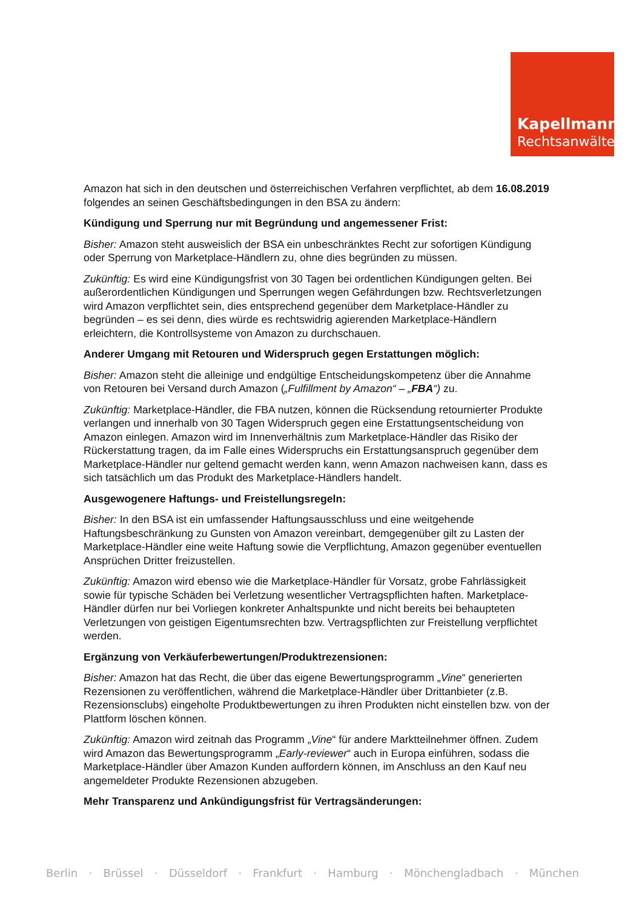Kapellmann
Rechtsanwälte
Amazon hat sich in den deutschen und österreichischen Verfahren verpflichtet, ab dem 16.08.2019 folgendes an seinen Geschäftsbedingungen in den BSA zu ändern:
Kündigung und Sperrung nur mit Begründung und angemessener Frist:
Bisher: Amazon steht ausweislich der BSA ein unbeschränktes Recht zur sofortigen Kündigung oder Sperrung von Marketplace-Händlern zu, ohne dies begründen zu müssen.
Zukünftig: Es wird eine Kündigungsfrist von 30 Tagen bei ordentlichen Kündigungen gelten. Bei außerordentlichen Kündigungen und Sperrungen wegen Gefährdungen bzw. Rechtsverletzungen wird Amazon verpflichtet sein, dies entsprechend gegenüber dem Marketplace-Händler zu begründen – es sei denn, dies würde es rechtswidrig agierenden Marketplace-Händlern erleichtern, die Kontrollsysteme von Amazon zu durchschauen.
Anderer Umgang mit Retouren und Widerspruch gegen Erstattungen möglich:
Bisher: Amazon steht die alleinige und endgültige Entscheidungskompetenz über die Annahme von Retouren bei Versand durch Amazon („Fulfillment by Amazon“ – „FBA“) zu.
Zukünftig: Marketplace-Händler, die FBA nutzen, können die Rücksendung retournierter Produkte verlangen und innerhalb von 30 Tagen Widerspruch gegen eine Erstattungsentscheidung von Amazon einlegen. Amazon wird im Innenverhältnis zum Marketplace-Händler das Risiko der Rückerstattung tragen, da im Falle eines Widerspruchs ein Erstattungsanspruch gegenüber dem Marketplace-Händler nur geltend gemacht werden kann, wenn Amazon nachweisen kann, dass es sich tatsächlich um das Produkt des Marketplace-Händlers handelt.
Ausgewogenere Haftungs- und Freistellungsregeln:
Bisher: In den BSA ist ein umfassender Haftungsausschluss und eine weitgehende Haftungsbeschränkung zu Gunsten von Amazon vereinbart, demgegenüber gilt zu Lasten der Marketplace-Händler eine weite Haftung sowie die Verpflichtung, Amazon gegenüber eventuellen Ansprüchen Dritter freizustellen.
Zukünftig: Amazon wird ebenso wie die Marketplace-Händler für Vorsatz, grobe Fahrlässigkeit sowie für typische Schäden bei Verletzung wesentlicher Vertragspflichten haften. Marketplace-Händler dürfen nur bei Vorliegen konkreter Anhaltspunkte und nicht bereits bei behaupteten Verletzungen von geistigen Eigentumsrechten bzw. Vertragspflichten zur Freistellung verpflichtet werden.
Ergänzung von Verkäuferbewertungen/Produktrezensionen:
Bisher: Amazon hat das Recht, die über das eigene Bewertungsprogramm „Vine“ generierten Rezensionen zu veröffentlichen, während die Marketplace-Händler über Drittanbieter (z.B. Rezensionsclubs) eingeholte Produktbewertungen zu ihren Produkten nicht einstellen bzw. von der Plattform löschen können.
Zukünftig: Amazon wird zeitnah das Programm „Vine“ für andere Marktteilnehmer öffnen. Zudem wird Amazon das Bewertungsprogramm „Early-reviewer“ auch in Europa einführen, sodass die Marketplace-Händler über Amazon Kunden auffordern können, im Anschluss an den Kauf neu angemeldeter Produkte Rezensionen abzugeben.
Mehr Transparenz und Ankündigungsfrist für Vertragsänderungen:
Berlin · Brüssel · Düsseldorf · Frankfurt · Hamburg · Mönchengladbach · München